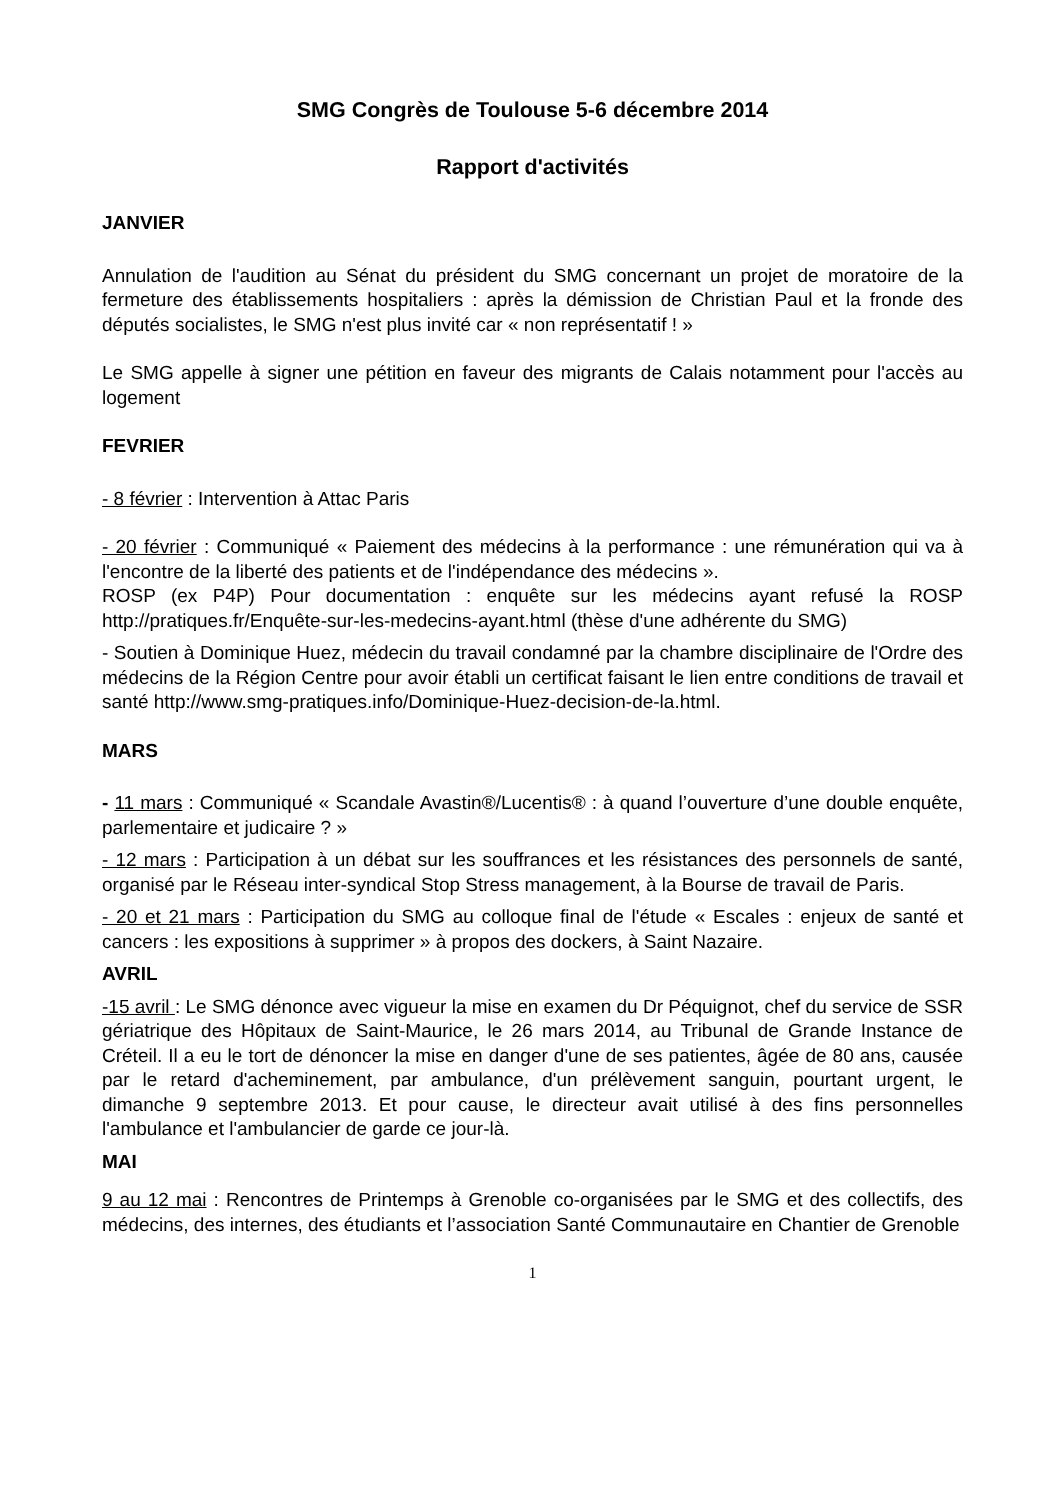SMG Congrès de Toulouse 5-6 décembre 2014
Rapport d'activités
JANVIER
Annulation de l'audition au Sénat du président du SMG concernant un projet de moratoire de la fermeture des établissements hospitaliers : après la démission de Christian Paul et la fronde des députés socialistes, le SMG n'est plus invité car « non représentatif ! »
Le SMG appelle à signer une pétition en faveur des migrants de Calais notamment pour l'accès au logement
FEVRIER
- 8 février : Intervention à Attac Paris
- 20 février : Communiqué « Paiement des médecins à la performance : une rémunération qui va à l'encontre de la liberté des patients et de l'indépendance des médecins ».
ROSP (ex P4P) Pour documentation : enquête sur les médecins ayant refusé la ROSP http://pratiques.fr/Enquête-sur-les-medecins-ayant.html (thèse d'une adhérente du SMG)
- Soutien à Dominique Huez, médecin du travail condamné par la chambre disciplinaire de l'Ordre des médecins de la Région Centre pour avoir établi un certificat faisant le lien entre conditions de travail et santé http://www.smg-pratiques.info/Dominique-Huez-decision-de-la.html.
MARS
- 11 mars : Communiqué « Scandale Avastin®/Lucentis® : à quand l’ouverture d’une double enquête, parlementaire et judicaire ? »
- 12 mars : Participation à un débat sur les souffrances et les résistances des personnels de santé, organisé par le Réseau inter-syndical Stop Stress management, à la Bourse de travail de Paris.
- 20 et 21 mars : Participation du SMG au colloque final de l'étude « Escales : enjeux de santé et cancers : les expositions à supprimer » à propos des dockers, à Saint Nazaire.
AVRIL
-15 avril : Le SMG dénonce avec vigueur la mise en examen du Dr Péquignot, chef du service de SSR gériatrique des Hôpitaux de Saint-Maurice, le 26 mars 2014, au Tribunal de Grande Instance de Créteil. Il a eu le tort de dénoncer la mise en danger d'une de ses patientes, âgée de 80 ans, causée par le retard d'acheminement, par ambulance, d'un prélèvement sanguin, pourtant urgent, le dimanche 9 septembre 2013. Et pour cause, le directeur avait utilisé à des fins personnelles l'ambulance et l'ambulancier de garde ce jour-là.
MAI
9 au 12 mai : Rencontres de Printemps à Grenoble co-organisées par le SMG et des collectifs, des médecins, des internes, des étudiants et l’association Santé Communautaire en Chantier de Grenoble
1